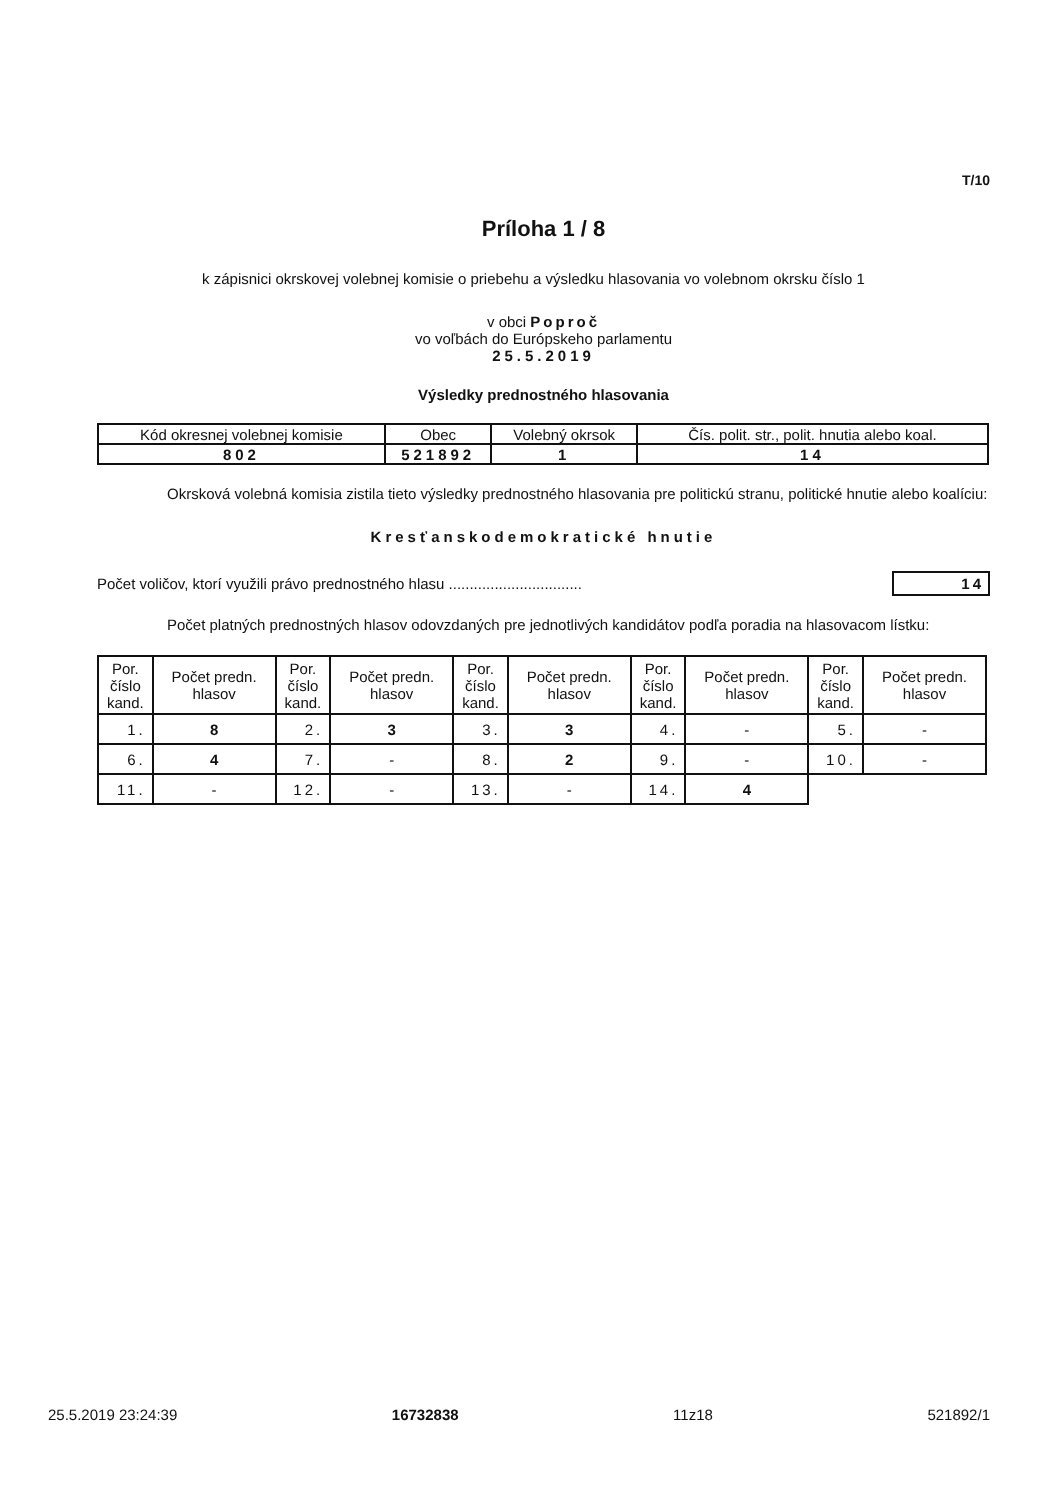T/10
Príloha 1 / 8
k zápisnici okrskovej volebnej komisie o priebehu a výsledku hlasovania vo volebnom okrsku číslo 1
v obci Poproč
vo voľbách do Európskeho parlamentu
25.5.2019
Výsledky prednostného hlasovania
| Kód okresnej volebnej komisie | Obec | Volebný okrsok | Čís. polit. str., polit. hnutia alebo koal. |
| 802 | 521892 | 1 | 14 |
Okrsková volebná komisia zistila tieto výsledky prednostného hlasovania pre politickú stranu, politické hnutie alebo koalíciu:
Kresťanskodemokratické hnutie
Počet voličov, ktorí využili právo prednostného hlasu ................................ 14
Počet platných prednostných hlasov odovzdaných pre jednotlivých kandidátov podľa poradia na hlasovacom lístku:
| Por. číslo kand. | Počet predn. hlasov | Por. číslo kand. | Počet predn. hlasov | Por. číslo kand. | Počet predn. hlasov | Por. číslo kand. | Počet predn. hlasov | Por. číslo kand. | Počet predn. hlasov |
| --- | --- | --- | --- | --- | --- | --- | --- | --- | --- |
| 1. | 8 | 2. | 3 | 3. | 3 | 4. | - | 5. | - |
| 6. | 4 | 7. | - | 8. | 2 | 9. | - | 10. | - |
| 11. | - | 12. | - | 13. | - | 14. | 4 | | |
25.5.2019 23:24:39 16732838 11z18 521892/1